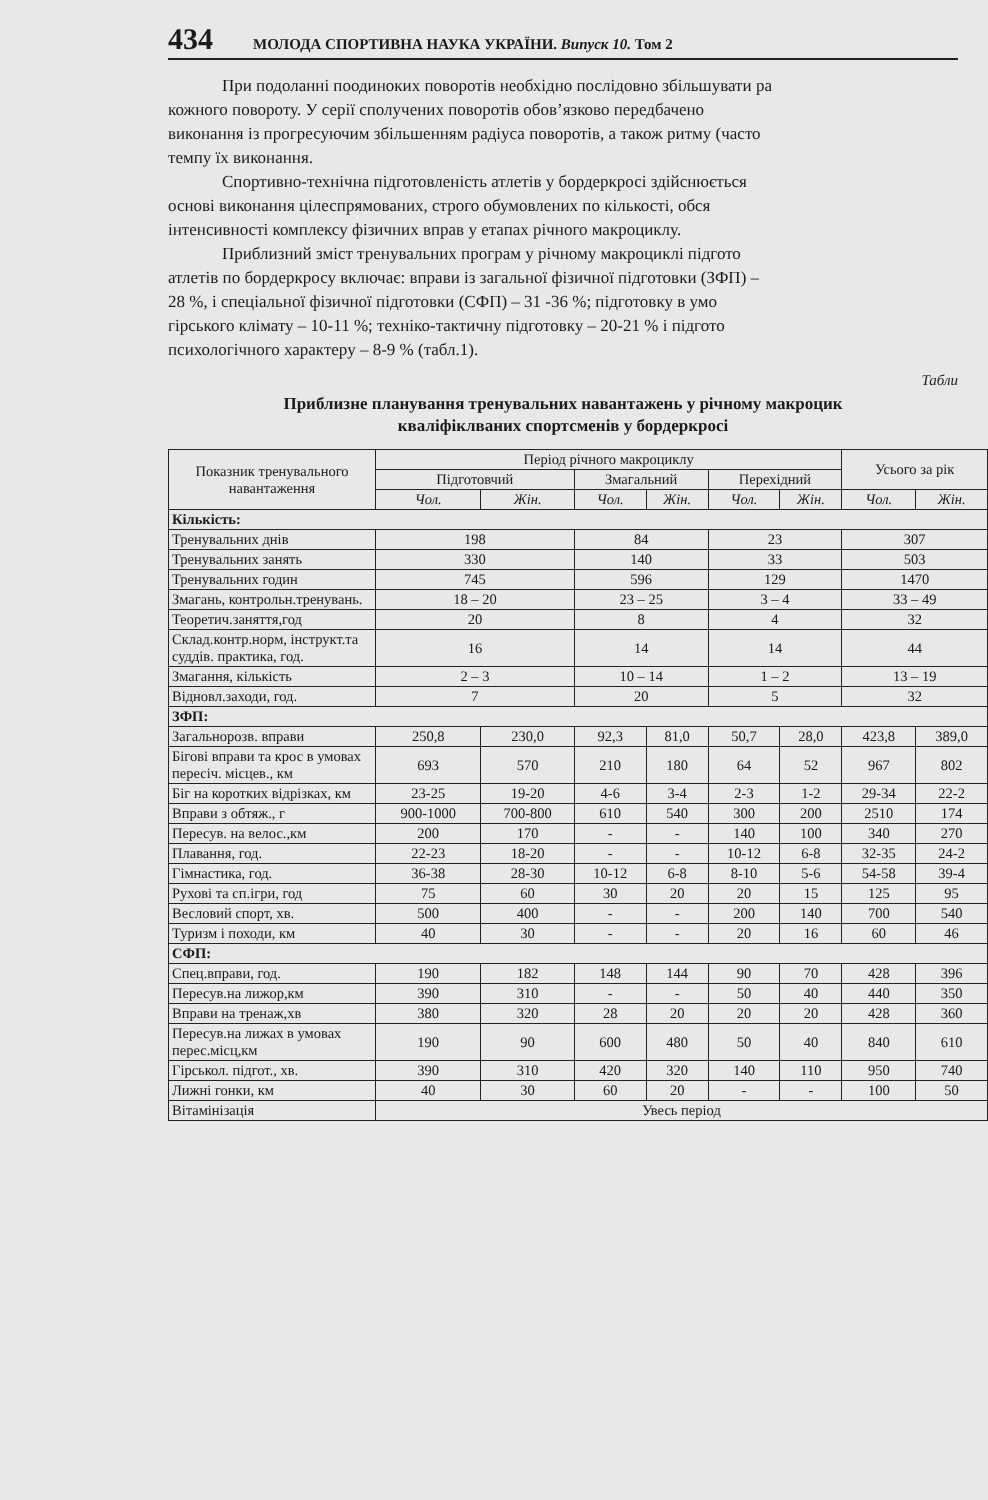434 МОЛОДА СПОРТИВНА НАУКА УКРАЇНИ. Випуск 10. Том 2
При подоланні поодиноких поворотів необхідно послідовно збільшувати ра
кожного повороту. У серії сполучених поворотів обов’язково передбачено
виконання із прогресуючим збільшенням радіуса поворотів, а також ритму (часто
темпу їх виконання.
Спортивно-технічна підготовленість атлетів у бордеркросі здійснюється
основі виконання цілеспрямованих, строго обумовлених по кількості, обся
інтенсивності комплексу фізичних вправ у етапах річного макроциклу.
Приблизний зміст тренувальних програм у річному макроциклі підгото
атлетів по бордеркросу включає: вправи із загальної фізичної підготовки (ЗФП) –
28 %, і спеціальної фізичної підготовки (СФП) – 31 -36 %; підготовку в умо
гірського клімату – 10-11 %; техніко-тактичну підготовку – 20-21 % і підгото
психологічного характеру – 8-9 % (табл.1).
Табли
Приблизне планування тренувальних навантажень у річному макроцик
кваліфіклваних спортсменів у бордеркросі
| Показник тренувального навантаження | Період річного макроциклу | | | | | | Усього за рік | |
| --- | --- | --- | --- | --- | --- | --- | --- | --- |
| | Підготовчий | | Змагальний | | Перехідний | | | |
| | Чол. | Жін. | Чол. | Жін. | Чол. | Жін. | Чол. | Жін. |
| Кількість: | | | | | | | | |
| Тренувальних днів | 198 | | 84 | | 23 | | 307 | |
| Тренувальних занять | 330 | | 140 | | 33 | | 503 | |
| Тренувальних годин | 745 | | 596 | | 129 | | 1470 | |
| Змагань, контрольн.тренувань. | 18 – 20 | | 23 – 25 | | 3 – 4 | | 33 – 49 | |
| Теоретич.заняття,год | 20 | | 8 | | 4 | | 32 | |
| Склад.контр.норм, інструкт.та суддів. практика, год. | 16 | | 14 | | 14 | | 44 | |
| Змагання, кількість | 2 – 3 | | 10 – 14 | | 1 – 2 | | 13 – 19 | |
| Відновл.заходи, год. | 7 | | 20 | | 5 | | 32 | |
| ЗФП: | | | | | | | | |
| Загальнорозв. вправи | 250,8 | 230,0 | 92,3 | 81,0 | 50,7 | 28,0 | 423,8 | 389,0 |
| Бігові вправи та крос в умовах пересіч. місцев., км | 693 | 570 | 210 | 180 | 64 | 52 | 967 | 802 |
| Біг на коротких відрізках, км | 23-25 | 19-20 | 4-6 | 3-4 | 2-3 | 1-2 | 29-34 | 22-2 |
| Вправи з обтяж., г | 900-1000 | 700-800 | 610 | 540 | 300 | 200 | 2510 | 174 |
| Пересув. на велос.,км | 200 | 170 | - | - | 140 | 100 | 340 | 270 |
| Плавання, год. | 22-23 | 18-20 | - | - | 10-12 | 6-8 | 32-35 | 24-2 |
| Гімнастика, год. | 36-38 | 28-30 | 10-12 | 6-8 | 8-10 | 5-6 | 54-58 | 39-4 |
| Рухові та сп.ігри, год | 75 | 60 | 30 | 20 | 20 | 15 | 125 | 95 |
| Весловий спорт, хв. | 500 | 400 | - | - | 200 | 140 | 700 | 540 |
| Туризм і походи, км | 40 | 30 | - | - | 20 | 16 | 60 | 46 |
| СФП: | | | | | | | | |
| Спец.вправи, год. | 190 | 182 | 148 | 144 | 90 | 70 | 428 | 396 |
| Пересув.на лижор,км | 390 | 310 | - | - | 50 | 40 | 440 | 350 |
| Вправи на тренаж,хв | 380 | 320 | 28 | 20 | 20 | 20 | 428 | 360 |
| Пересув.на лижах в умовах перес.місц,км | 190 | 90 | 600 | 480 | 50 | 40 | 840 | 610 |
| Гірськол. підгот., хв. | 390 | 310 | 420 | 320 | 140 | 110 | 950 | 740 |
| Лижні гонки, км | 40 | 30 | 60 | 20 | - | - | 100 | 50 |
| Вітамінізація | Увесь період | | | | | | | |